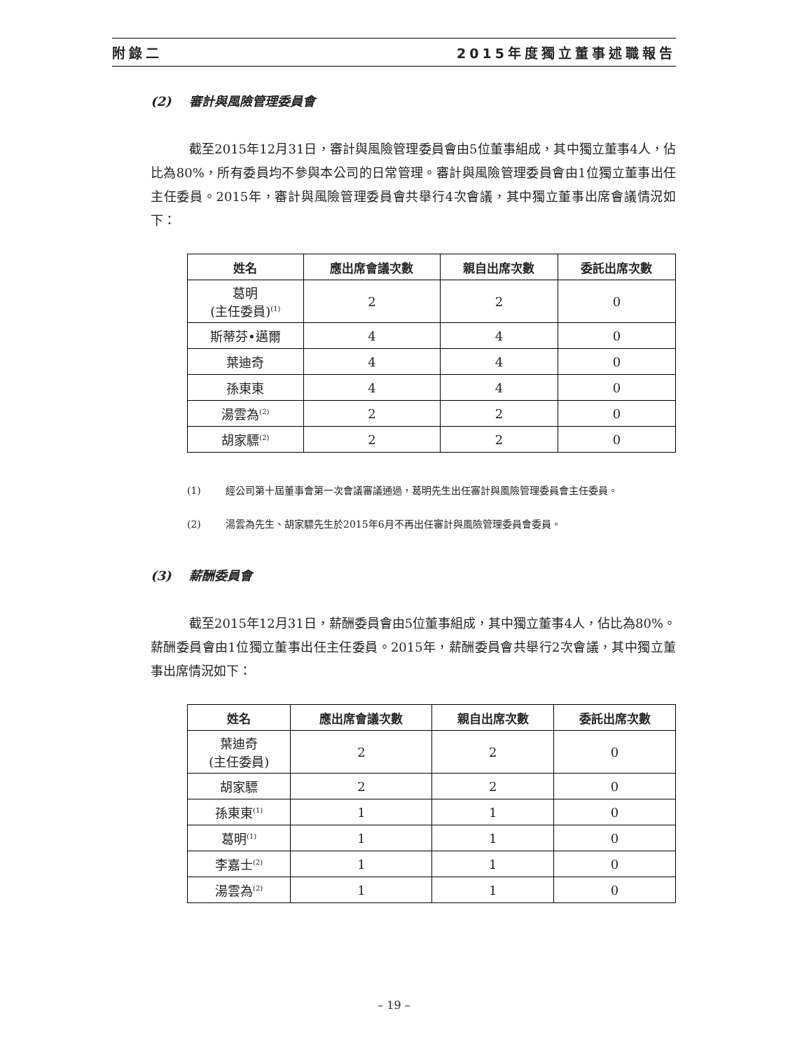附錄二 2015年度獨立董事述職報告
(2) 審計與風險管理委員會
截至2015年12月31日，審計與風險管理委員會由5位董事組成，其中獨立董事4人，佔比為80%，所有委員均不參與本公司的日常管理。審計與風險管理委員會由1位獨立董事出任主任委員。2015年，審計與風險管理委員會共舉行4次會議，其中獨立董事出席會議情況如下：
| 姓名 | 應出席會議次數 | 親自出席次數 | 委託出席次數 |
| --- | --- | --- | --- |
| 葛明 (主任委員)<sup>(1)</sup> | 2 | 2 | 0 |
| 斯蒂芬•邁爾 | 4 | 4 | 0 |
| 葉迪奇 | 4 | 4 | 0 |
| 孫東東 | 4 | 4 | 0 |
| 湯雲為<sup>(2)</sup> | 2 | 2 | 0 |
| 胡家驃<sup>(2)</sup> | 2 | 2 | 0 |
(1) 經公司第十屆董事會第一次會議審議通過，葛明先生出任審計與風險管理委員會主任委員。
(2) 湯雲為先生、胡家驃先生於2015年6月不再出任審計與風險管理委員會委員。
(3) 薪酬委員會
截至2015年12月31日，薪酬委員會由5位董事組成，其中獨立董事4人，佔比為80%。薪酬委員會由1位獨立董事出任主任委員。2015年，薪酬委員會共舉行2次會議，其中獨立董事出席情況如下：
| 姓名 | 應出席會議次數 | 親自出席次數 | 委託出席次數 |
| --- | --- | --- | --- |
| 葉迪奇 (主任委員) | 2 | 2 | 0 |
| 胡家驃 | 2 | 2 | 0 |
| 孫東東<sup>(1)</sup> | 1 | 1 | 0 |
| 葛明<sup>(1)</sup> | 1 | 1 | 0 |
| 李嘉士<sup>(2)</sup> | 1 | 1 | 0 |
| 湯雲為<sup>(2)</sup> | 1 | 1 | 0 |
– 19 –